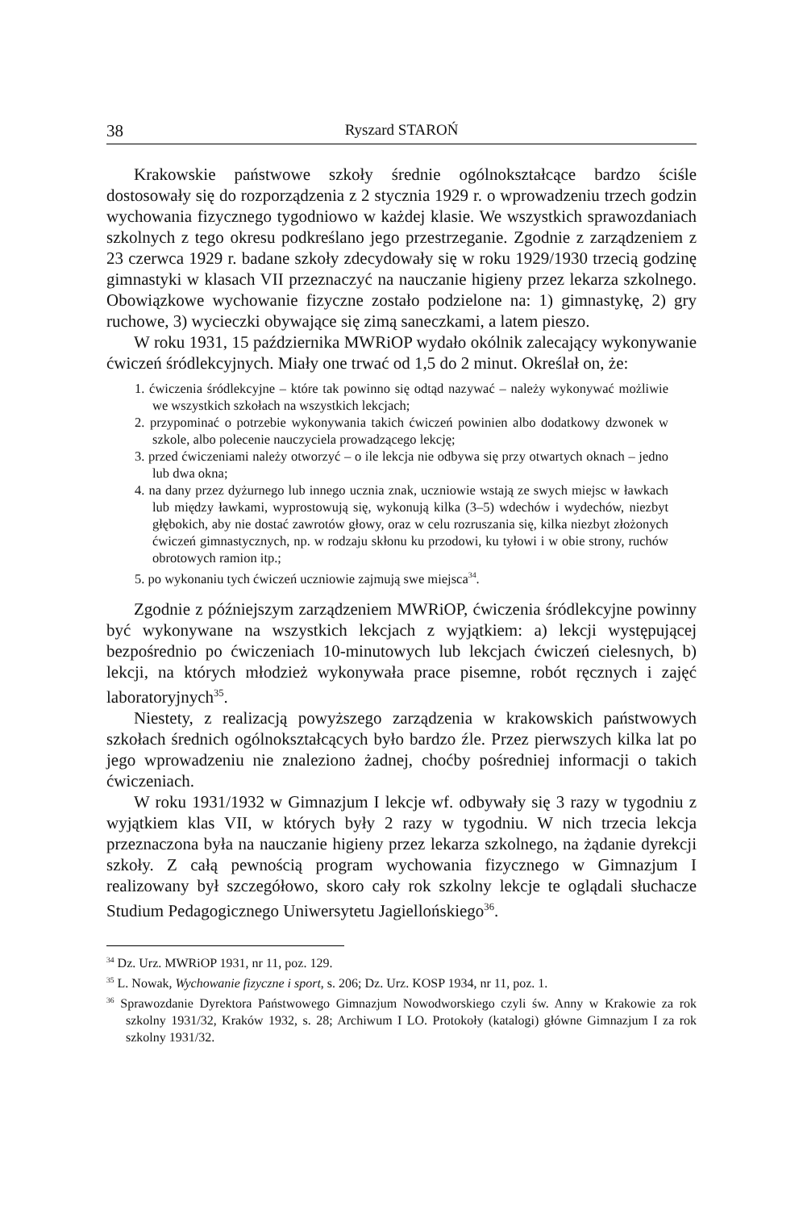38 Ryszard STAROŃ
Krakowskie państwowe szkoły średnie ogólnokształcące bardzo ściśle dostosowały się do rozporządzenia z 2 stycznia 1929 r. o wprowadzeniu trzech godzin wychowania fizycznego tygodniowo w każdej klasie. We wszystkich sprawozdaniach szkolnych z tego okresu podkreślano jego przestrzeganie. Zgodnie z zarządzeniem z 23 czerwca 1929 r. badane szkoły zdecydowały się w roku 1929/1930 trzecią godzinę gimnastyki w klasach VII przeznaczyć na nauczanie higieny przez lekarza szkolnego. Obowiązkowe wychowanie fizyczne zostało podzielone na: 1) gimnastykę, 2) gry ruchowe, 3) wycieczki obywające się zimą saneczkami, a latem pieszo.
W roku 1931, 15 października MWRiOP wydało okólnik zalecający wykonywanie ćwiczeń śródlekcyjnych. Miały one trwać od 1,5 do 2 minut. Określał on, że:
1. ćwiczenia śródlekcyjne – które tak powinno się odtąd nazywać – należy wykonywać możliwie we wszystkich szkołach na wszystkich lekcjach;
2. przypominać o potrzebie wykonywania takich ćwiczeń powinien albo dodatkowy dzwonek w szkole, albo polecenie nauczyciela prowadzącego lekcję;
3. przed ćwiczeniami należy otworzyć – o ile lekcja nie odbywa się przy otwartych oknach – jedno lub dwa okna;
4. na dany przez dyżurnego lub innego ucznia znak, uczniowie wstają ze swych miejsc w ławkach lub między ławkami, wyprostowują się, wykonują kilka (3–5) wdechów i wydechów, niezbyt głębokich, aby nie dostać zawrotów głowy, oraz w celu rozruszania się, kilka niezbyt złożonych ćwiczeń gimnastycznych, np. w rodzaju skłonu ku przodowi, ku tyłowi i w obie strony, ruchów obrotowych ramion itp.;
5. po wykonaniu tych ćwiczeń uczniowie zajmują swe miejsca<sup>34</sup>.
Zgodnie z późniejszym zarządzeniem MWRiOP, ćwiczenia śródlekcyjne powinny być wykonywane na wszystkich lekcjach z wyjątkiem: a) lekcji występującej bezpośrednio po ćwiczeniach 10-minutowych lub lekcjach ćwiczeń cielesnych, b) lekcji, na których młodzież wykonywała prace pisemne, robót ręcznych i zajęć laboratoryjnych<sup>35</sup>.
Niestety, z realizacją powyższego zarządzenia w krakowskich państwowych szkołach średnich ogólnokształcących było bardzo źle. Przez pierwszych kilka lat po jego wprowadzeniu nie znaleziono żadnej, choćby pośredniej informacji o takich ćwiczeniach.
W roku 1931/1932 w Gimnazjum I lekcje wf. odbywały się 3 razy w tygodniu z wyjątkiem klas VII, w których były 2 razy w tygodniu. W nich trzecia lekcja przeznaczona była na nauczanie higieny przez lekarza szkolnego, na żądanie dyrekcji szkoły. Z całą pewnością program wychowania fizycznego w Gimnazjum I realizowany był szczegółowo, skoro cały rok szkolny lekcje te oglądali słuchacze Studium Pedagogicznego Uniwersytetu Jagiellońskiego<sup>36</sup>.
<sup>34</sup> Dz. Urz. MWRiOP 1931, nr 11, poz. 129.
<sup>35</sup> L. Nowak, Wychowanie fizyczne i sport, s. 206; Dz. Urz. KOSP 1934, nr 11, poz. 1.
<sup>36</sup> Sprawozdanie Dyrektora Państwowego Gimnazjum Nowodworskiego czyli św. Anny w Krakowie za rok szkolny 1931/32, Kraków 1932, s. 28; Archiwum I LO. Protokoły (katalogi) główne Gimnazjum I za rok szkolny 1931/32.